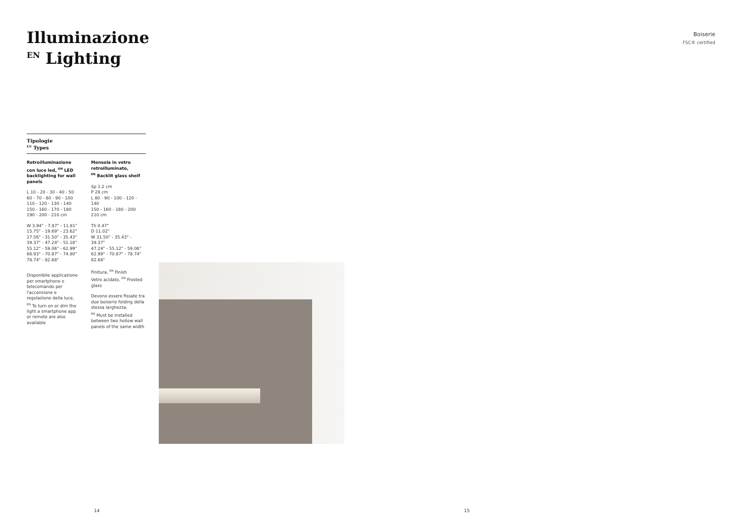Illuminazione
<sup>EN</sup> Lighting
Boiserie
FSC® certified
Tipologie
<sup>EN</sup> Types
Retroilluminazione con luce led, <sup>EN</sup> LED backlighting for wall panels
L 10 - 20 - 30 - 40 - 50
60 - 70 - 80 - 90 - 100
110 - 120 - 130 - 140
150 - 160 - 170 - 180
190 - 200 - 210 cm
W 3.94" - 7.87" - 11.81"
15.75" - 19.69" - 23.62"
27.56" - 31.50" - 35.43"
39.37" - 47.24" - 51.18"
55.12" - 59.06" - 62.99"
66.93" - 70.87" - 74.80"
78.74" - 82.68"
Disponibile applicazione per smartphone o telecomando per l'accensione e regolazione della luce,
<sup>EN</sup> To turn on or dim the light a smartphone app or remote are also available
Mensola in vetro retroilluminato,
<sup>EN</sup> Backlit glass shelf
Sp 1.2 cm
P 28 cm
L 80 - 90 - 100 - 120 - 140
150 - 160 - 180 - 200
210 cm
Th 0.47"
D 11.02"
W 31.50" - 35.43" - 39.37"
47.24" - 55.12" - 59.06"
62.99" - 70.87" - 78.74"
82.68"
Finitura, <sup>EN</sup> Finish
Vetro acidato, <sup>EN</sup> Frosted glass
Devono essere fissate tra due boiserie folding della stessa larghezza,
<sup>EN</sup> Must be installed between two hollow wall panels of the same width
14 15